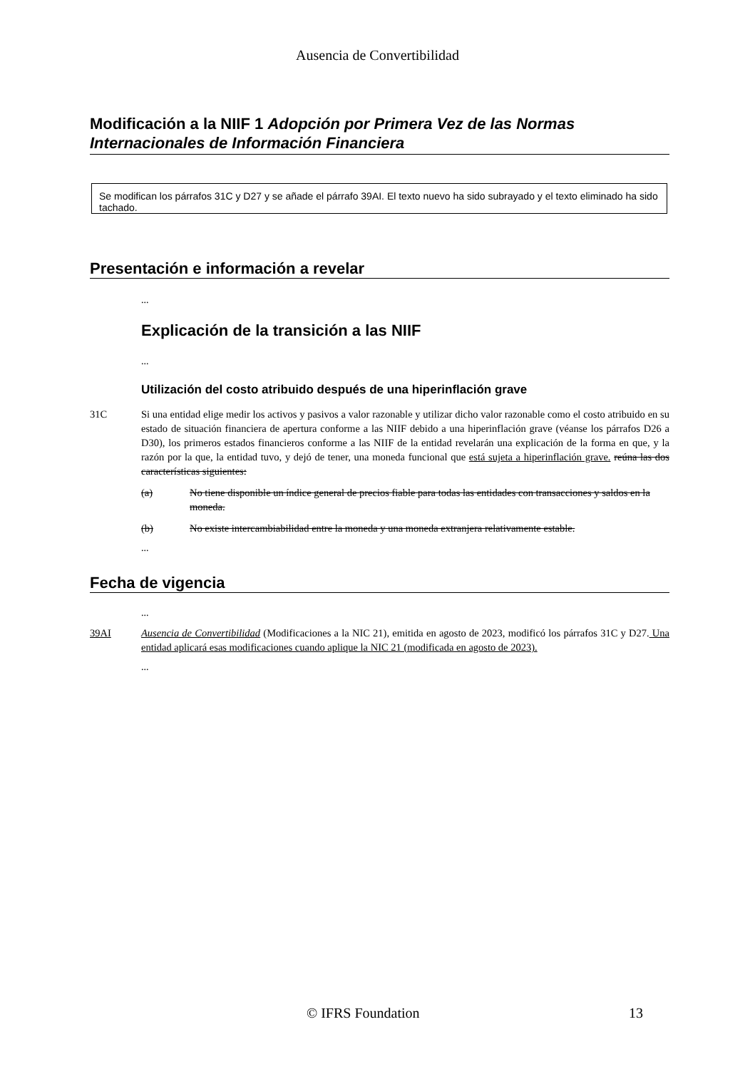Ausencia de Convertibilidad
Modificación a la NIIF 1 Adopción por Primera Vez de las Normas Internacionales de Información Financiera
Se modifican los párrafos 31C y D27 y se añade el párrafo 39AI. El texto nuevo ha sido subrayado y el texto eliminado ha sido tachado.
Presentación e información a revelar
...
Explicación de la transición a las NIIF
...
Utilización del costo atribuido después de una hiperinflación grave
31C Si una entidad elige medir los activos y pasivos a valor razonable y utilizar dicho valor razonable como el costo atribuido en su estado de situación financiera de apertura conforme a las NIIF debido a una hiperinflación grave (véanse los párrafos D26 a D30), los primeros estados financieros conforme a las NIIF de la entidad revelarán una explicación de la forma en que, y la razón por la que, la entidad tuvo, y dejó de tener, una moneda funcional que está sujeta a hiperinflación grave. reúna las dos características siguientes:
(a) No tiene disponible un índice general de precios fiable para todas las entidades con transacciones y saldos en la moneda.
(b) No existe intercambiabilidad entre la moneda y una moneda extranjera relativamente estable.
...
Fecha de vigencia
...
39AI Ausencia de Convertibilidad (Modificaciones a la NIC 21), emitida en agosto de 2023, modificó los párrafos 31C y D27. Una entidad aplicará esas modificaciones cuando aplique la NIC 21 (modificada en agosto de 2023).
...
© IFRS Foundation 13